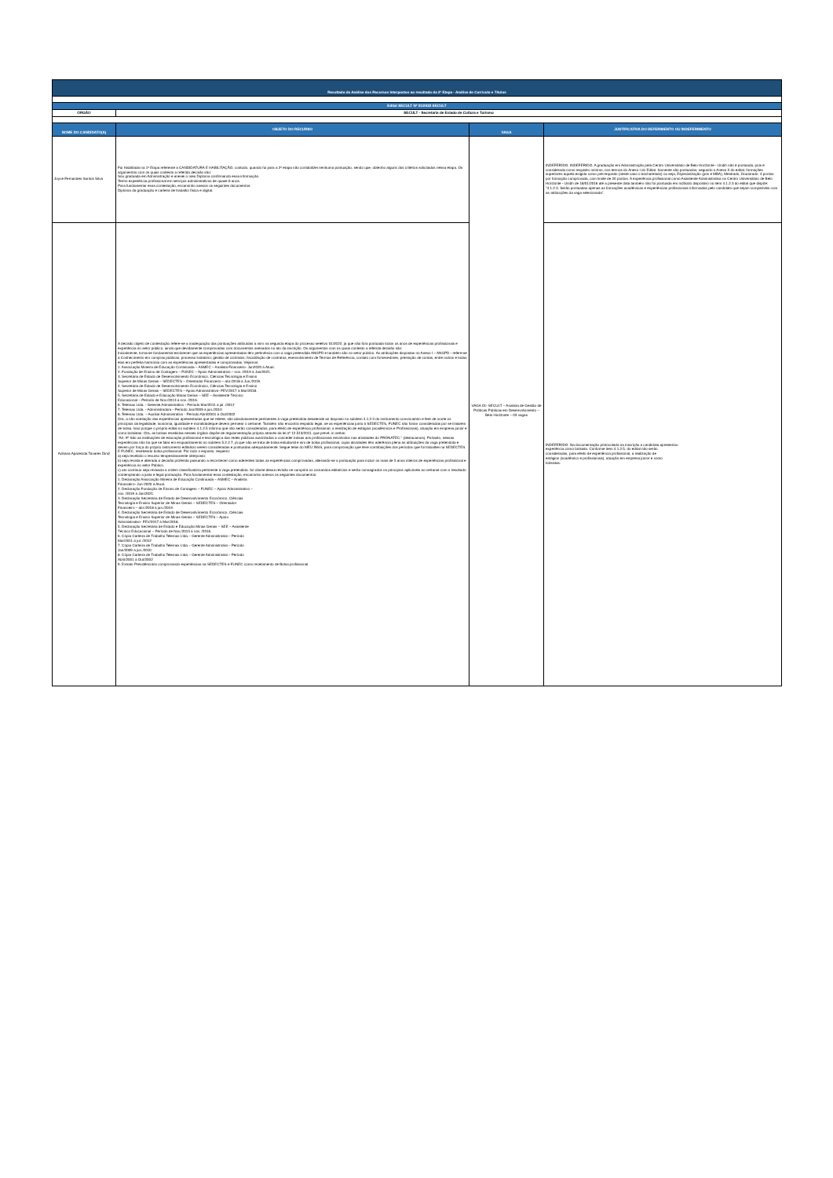| Resultado da Análise dos Recursos Interpostos ao resultado da 2ª Etapa - Análise de Currículo e Títulos | | | |
| Edital SECULT Nº 01/2022 SECULT | | | |
| ÓRGÃO | SECULT - Secretaria de Estado de Cultura e Turismo | | |
| NOME DO CANDIDATO(A) | OBJETO DO RECURSO | VAGA | JUSTIFICATIVA DO DEFERIMENTO OU INDEFERIMENTO |
| Joyce Fernandes Santos Silva | Fui Habilitada na 1ª Etapa referente a CANDIDATURA E HABILITAÇÃO, contudo, quando fui para a 2ª etapa não contabilizei nenhuma pontuação, sendo que, obtenho alguns dos critérios solicitados nessa etapa. Os argumentos com os quais contesto a referida decisão são: Sou graduada em Administração e anexei o meu Diploma confirmando essa informação. Tenho experiência profissional em serviços administrativos de quase 6 anos. Para fundamentar essa contestação, encaminho anexos os seguintes documentos: Diploma da graduação e carteira de trabalho física e digital. | VAGA 01- SECULT – Analista de Gestão de Políticas Públicas em Desenvolvimento – Belo Horizonte – 03 vagas | INDEFERIDO. INDEFERIDO. A graduação em Administração pela Centro Universitário de Belo Horizonte - Unibh não é pontuada, pois é considerada como requisito mínimo, nos termos do Anexo I do Edital. Somente são pontuados, segundo o Anexo II do edital, formações superiores àquela exigida como pré-requisito (neste caso o bacharelado) ou seja, Especialização (pós e MBA), Mestrado, Doutorado: 4 pontos por formação comprovada, com limite de 20 pontos. A experiência profissional como Assistente Administrativa no Centro Universitário de Belo Horizonte - Unibh de 18/01/2016 até a presente data também não foi pontuada em razãodo dispostivo no item 4.1.2.3 do edital que dispõe: "4.1.2.3. Serão pontuadas apenas as formações acadêmicas e experiências profissionais informadas pelo candidato que sejam compatíveis com as atribuições da vaga selecionada". |
| Adriana Aparecida Tavares Diniz | A decisão objeto de contestação refere-se a inadequação das pontuações atribuídas a mim na segunda etapa do processo seletivo 01/2022, já que não fora pontuada todos os anos de experiências profissionais e experiência no setor público, ainda que devidamente comprovadas com documentos anexados no ato da inscrição. Os argumentos com os quais contesto a referida decisão são: Inicialmente, torna-se fundamental esclarecer que as experiências apresentadas têm pertinência com a vaga pretendida ANGPD e também são no setor público. As atribuições dispostas no Anexo I – ANGPD - refere-se a Conhecimento em compras públicas; processo licitatório; gestão de contratos; fiscalização de contratos, esenvolvimento de Termos de Referência, contato com fornecedores, prestação de contas, entre outros e todas elas em perfeita harmonia com as experiências apresentadas e comprovadas. Vejamos: 1. Associação Mineira de Educação Continuada – ASMEC – Analista Financeiro- Jun2020 à Atual. 2. Fundação de Ensino de Contagem – FUNEC – Apoio Administrativo – nov. /2019 à Jan/2021. 3. Secretária de Estado de Desenvolvimento Econômico, Ciências Tecnologia e Ensino Superior de Minas Gerais – SEDECTES – Orientador Financeiro – abr./2018 à Jun./2019. 4. Secretária de Estado de Desenvolvimento Econômico, Ciências Tecnologia e Ensino Superior de Minas Gerais – SEDECTES – Apoio Administrativo- FEV/2017 à Mar/2018. 5. Secretária de Estado e Educação Minas Gerais – SEE – Assistente Técnico Educacional – Período de Nov./2013 à nov. /2016. 6. Telemax Ltda. - Gerente Administrativo - Período Mar/2011 à jul. /2012 7. Telemax Ltda. - Administradora - Período Jan/2009 à jun./2010 8. Telemax Ltda. – Auxiliar Administrativo - Período Abril/2001 à Out/2002 Ora, a não aceitação das experiências apresentadas que se reitere, são absolutamente pertinentes à vaga pretendida desatende ao disposto no subitem 4.1.2.3 do instrumento convocatório e fere de morte os princípios da legalidade, isonomia, igualdade e moralidadeque devem permear o certame. Também não encontra respaldo legal, se as experiências junto à SEDECTES, FUNEC não foram consideradas por se tratarem de bolsa. Isso porque o próprio edital no subitem 4.1.2.5 informa que não serão considerados, para efeito de experiência profissional, a realização de estágios (acadêmicos e Profissionais), atuação em empresa júnior e como bolsistas. Ora, as bolsas recebidas nesses órgãos dispõe de regulamentação própria através da lei nº 12.513/2011, que prevê, in verbis: “Art. 9º São as instituições de educação profissional e tecnológica das redes públicas autorizadas a conceder bolsas aos profissionais envolvidos nas atividades do PRONATEC.” (destacamos). Portanto, nessas experiências não há que se falar em enquadramento no subitem 5.2.2.7, já que não se trata de bolsa estudantil e sim de bolsa profissional, cujas atividades têm aderência plena às atribuições da vaga pretendida e devem por força do próprio instrumento editalício serem consideradas e pontuadas adequadamente. Segue telas do MEU INSS, para comprovação que teve contribuições dos períodos que foi trabalhei na SEDECTES E FUNEC, recebendo bolsa profissional. Por todo o exposto, requeiro: a) seja recebido o recurso tempestivamente interposto; b) seja revista e alterada a decisão proferida passando a reconhecer como aderentes todas as experiências comprovadas, alterando-se a pontuação para incluir os mais de 5 anos inteiros de experiências profissional e experiência no setor Público. c) ato contínuo seja revisada a ordem classificatória pertinente à vaga pretendida. Só diante dessa revisão se cumprirá os comandos editalícios e serão consagrados os princípios aplicáveis ao certame com o resultado contemplando a justa e legal pontuação. Para fundamentar essa contestação, encaminho anexos os seguintes documentos: 1. Declaração Associação Mineira de Educação Continuada – ASMEC – Analista Financeiro- Jun-2020 à Atual. 2. Declaração Fundação de Ensino de Contagem – FUNEC – Apoio Administrativo – nov. /2019 à Jan/2021. 3. Declaração Secretária de Estado de Desenvolvimento Econômico, Ciências Tecnologia e Ensino Superior de Minas Gerais – SEDECTES – Orientador Financeiro – abr./2018 à jun./2019. 4. Declaração Secretária de Estado de Desenvolvimento Econômico, Ciências Tecnologia e Ensino Superior de Minas Gerais – SEDECTES – Apoio Administrativo- FEV/2017 à Mar/2018. 5. Declaração Secretária de Estado e Educação Minas Gerais – SEE – Assistente Técnico Educacional – Período de Nov./2013 à nov. /2016. 6. Cópia Carteira de Trabalho Telemax Ltda. - Gerente Administrativo - Período Mar/2011 à jul. /2012 7. Cópia Carteira de Trabalho Telemax Ltda. - Gerente Administrativo - Período Jan/2009 à jun./2010 8. Cópia Carteira de Trabalho Telemax Ltda. - Gerente Administrativo - Período Abril/2001 à Out/2002 9. Extrato Previdênciário comprovando experiências na SEDECTES e FUNEC como recebimento de Bolsa profissional | | INDEFERIDO. Na documentação protocolada na inscrição a candidata apresentou experiência como bolsista. Conforme item 4.1.2.5. do edital não serão consideradas, para efeito de experiência profissional, a realização de estágios (acadêmico e profissionais), atuação em empresa júnior e como bolsistas. |